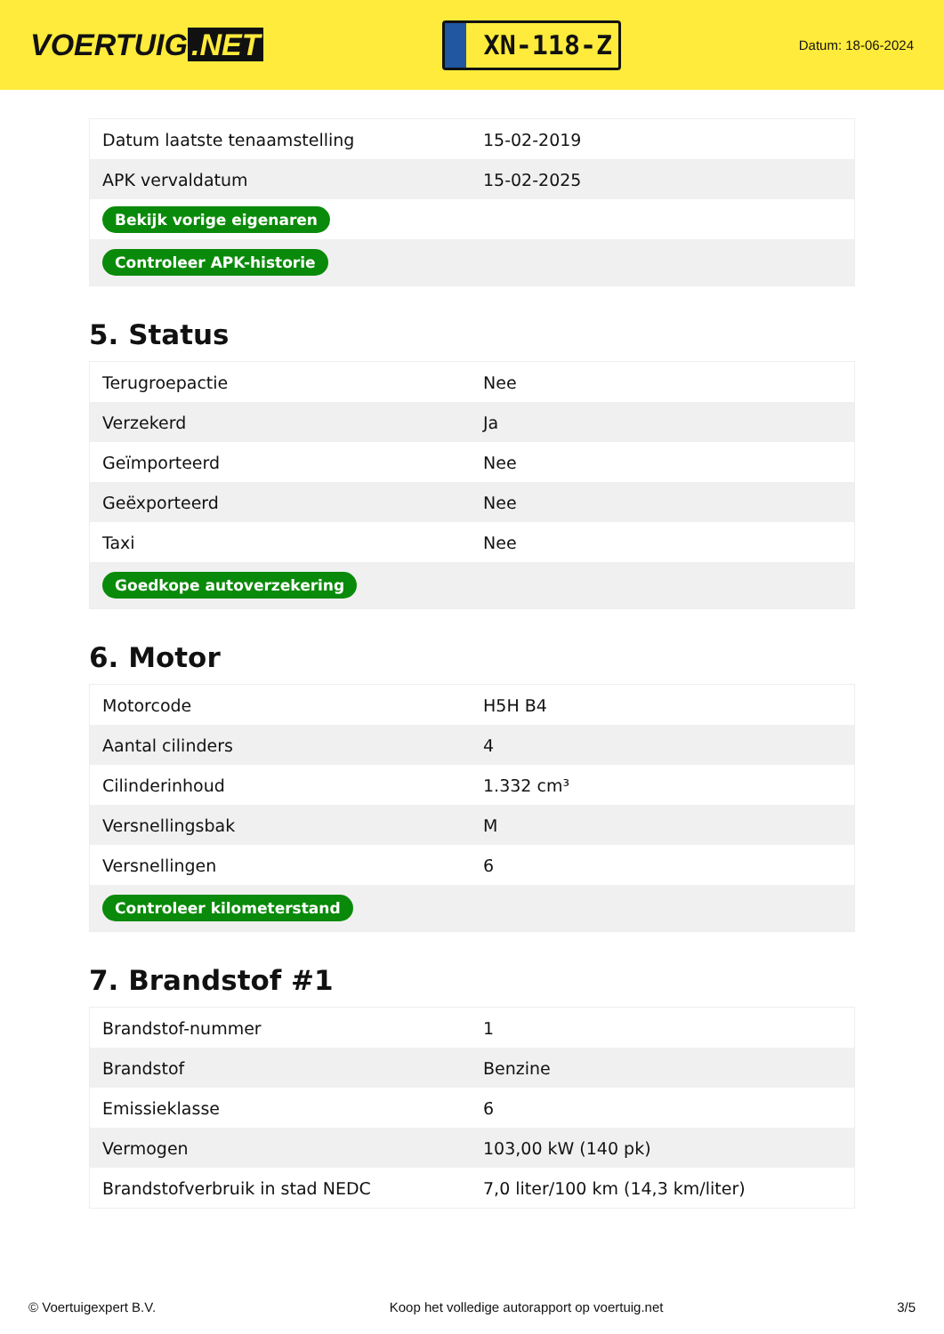VOERTUIG.NET
XN-118-Z
Datum: 18-06-2024
| Datum laatste tenaamstelling | 15-02-2019 |
| APK vervaldatum | 15-02-2025 |
| Bekijk vorige eigenaren | |
| Controleer APK-historie | |
5. Status
| Terugroepactie | Nee |
| Verzekerd | Ja |
| Geïmporteerd | Nee |
| Geëxporteerd | Nee |
| Taxi | Nee |
| Goedkope autoverzekering | |
6. Motor
| Motorcode | H5H B4 |
| Aantal cilinders | 4 |
| Cilinderinhoud | 1.332 cm³ |
| Versnellingsbak | M |
| Versnellingen | 6 |
| Controleer kilometerstand | |
7. Brandstof #1
| Brandstof-nummer | 1 |
| Brandstof | Benzine |
| Emissieklasse | 6 |
| Vermogen | 103,00 kW (140 pk) |
| Brandstofverbruik in stad NEDC | 7,0 liter/100 km (14,3 km/liter) |
© Voertuigexpert B.V. Koop het volledige autorapport op voertuig.net 3/5